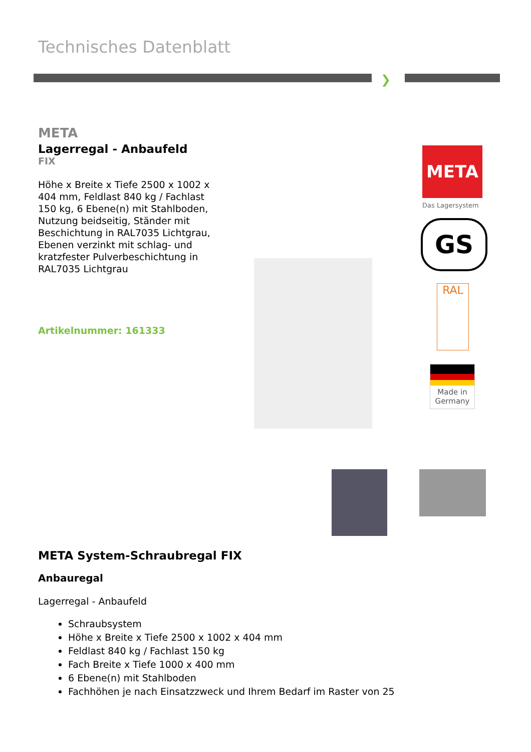Technisches Datenblatt
❯
META
Lagerregal - Anbaufeld
FIX
Höhe x Breite x Tiefe 2500 x 1002 x 404 mm, Feldlast 840 kg / Fachlast 150 kg, 6 Ebene(n) mit Stahlboden, Nutzung beidseitig, Ständer mit Beschichtung in RAL7035 Lichtgrau, Ebenen verzinkt mit schlag- und kratzfester Pulverbeschichtung in RAL7035 Lichtgrau
Artikelnummer: 161333
META
Das Lagersystem
GS
RAL
Made in Germany
META System-Schraubregal FIX
Anbauregal
Lagerregal - Anbaufeld
Schraubsystem
Höhe x Breite x Tiefe 2500 x 1002 x 404 mm
Feldlast 840 kg / Fachlast 150 kg
Fach Breite x Tiefe 1000 x 400 mm
6 Ebene(n) mit Stahlboden
Fachhöhen je nach Einsatzzweck und Ihrem Bedarf im Raster von 25